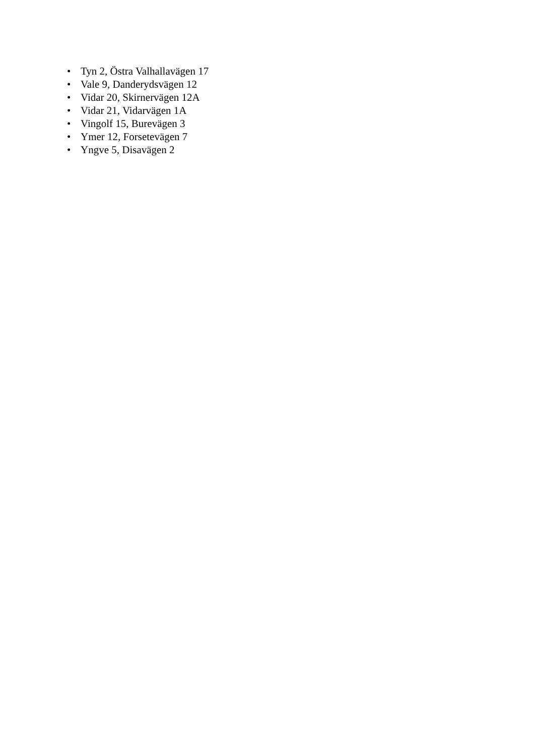• Tyn 2, Östra Valhallavägen 17
• Vale 9, Danderydsvägen 12
• Vidar 20, Skirnervägen 12A
• Vidar 21, Vidarvägen 1A
• Vingolf 15, Burevägen 3
• Ymer 12, Forsetevägen 7
• Yngve 5, Disavägen 2